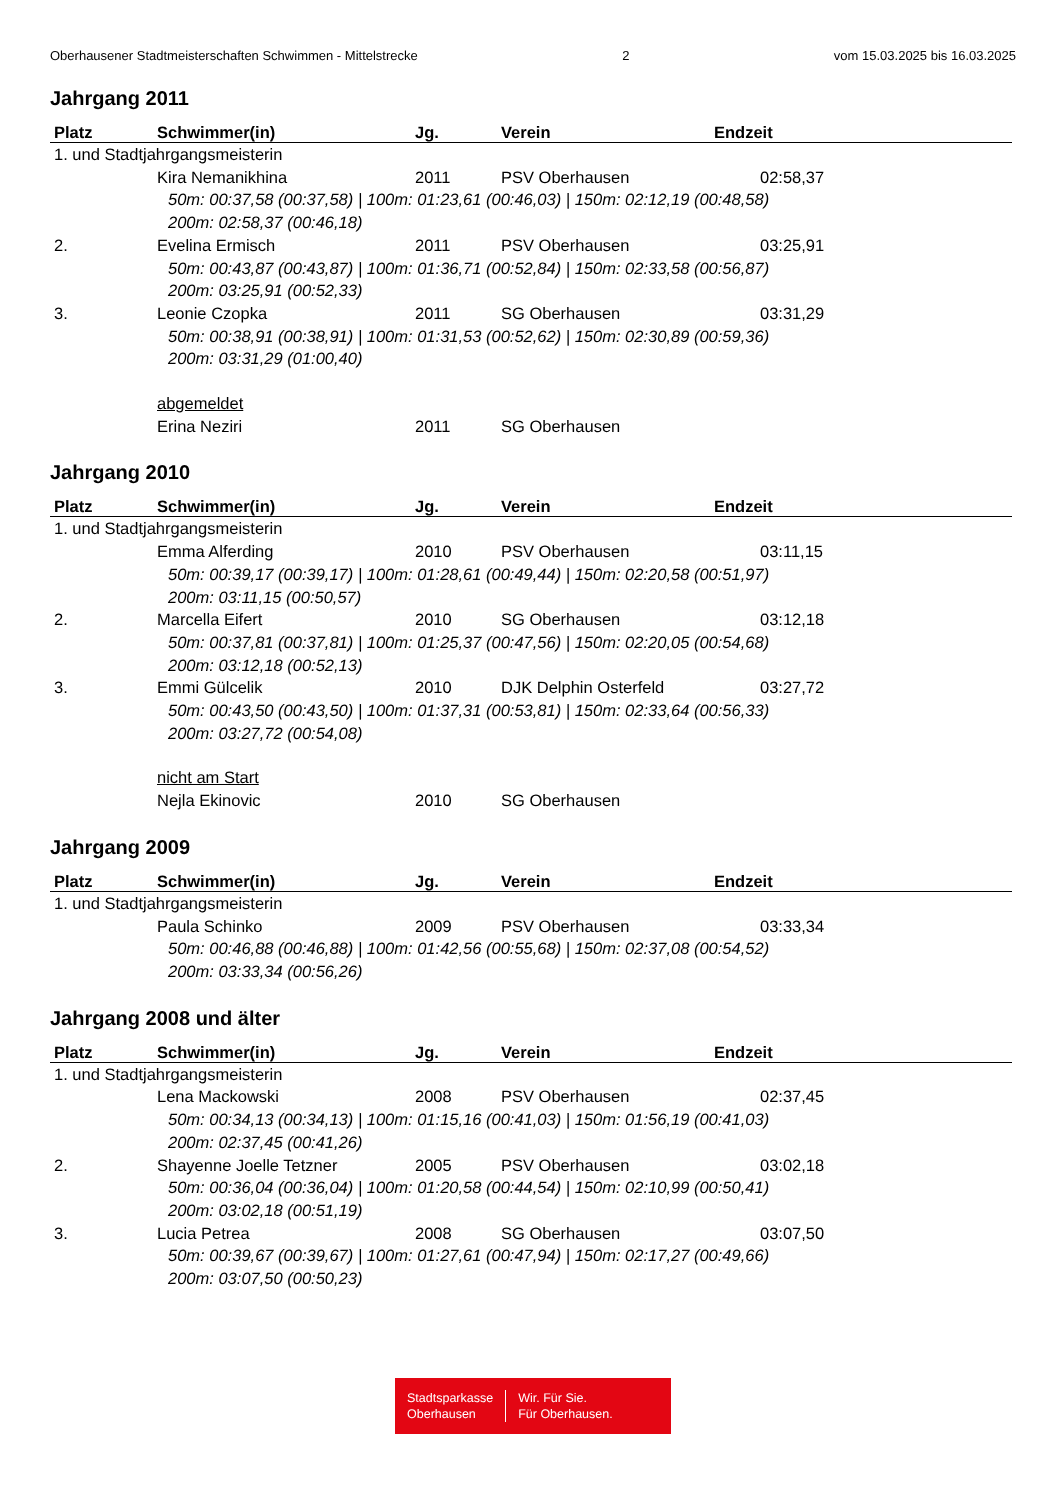Oberhausener Stadtmeisterschaften Schwimmen - Mittelstrecke 2 vom 15.03.2025 bis 16.03.2025
Jahrgang 2011
| Platz | Schwimmer(in) | Jg. | Verein | Endzeit |
| --- | --- | --- | --- | --- |
| 1. und Stadtjahrgangsmeisterin | | | | |
| | Kira Nemanikhina | 2011 | PSV Oberhausen | 02:58,37 |
| | 50m: 00:37,58 (00:37,58) / 100m: 01:23,61 (00:46,03) / 150m: 02:12,19 (00:48,58) 200m: 02:58,37 (00:46,18) | | | |
| 2. | Evelina Ermisch | 2011 | PSV Oberhausen | 03:25,91 |
| | 50m: 00:43,87 (00:43,87) / 100m: 01:36,71 (00:52,84) / 150m: 02:33,58 (00:56,87) 200m: 03:25,91 (00:52,33) | | | |
| 3. | Leonie Czopka | 2011 | SG Oberhausen | 03:31,29 |
| | 50m: 00:38,91 (00:38,91) / 100m: 01:31,53 (00:52,62) / 150m: 02:30,89 (00:59,36) 200m: 03:31,29 (01:00,40) | | | |
| | abgemeldet | | | |
| | Erina Neziri | 2011 | SG Oberhausen | |
Jahrgang 2010
| Platz | Schwimmer(in) | Jg. | Verein | Endzeit |
| --- | --- | --- | --- | --- |
| 1. und Stadtjahrgangsmeisterin | | | | |
| | Emma Alferding | 2010 | PSV Oberhausen | 03:11,15 |
| | 50m: 00:39,17 (00:39,17) / 100m: 01:28,61 (00:49,44) / 150m: 02:20,58 (00:51,97) 200m: 03:11,15 (00:50,57) | | | |
| 2. | Marcella Eifert | 2010 | SG Oberhausen | 03:12,18 |
| | 50m: 00:37,81 (00:37,81) / 100m: 01:25,37 (00:47,56) / 150m: 02:20,05 (00:54,68) 200m: 03:12,18 (00:52,13) | | | |
| 3. | Emmi Gülcelik | 2010 | DJK Delphin Osterfeld | 03:27,72 |
| | 50m: 00:43,50 (00:43,50) / 100m: 01:37,31 (00:53,81) / 150m: 02:33,64 (00:56,33) 200m: 03:27,72 (00:54,08) | | | |
| | nicht am Start | | | |
| | Nejla Ekinovic | 2010 | SG Oberhausen | |
Jahrgang 2009
| Platz | Schwimmer(in) | Jg. | Verein | Endzeit |
| --- | --- | --- | --- | --- |
| 1. und Stadtjahrgangsmeisterin | | | | |
| | Paula Schinko | 2009 | PSV Oberhausen | 03:33,34 |
| | 50m: 00:46,88 (00:46,88) / 100m: 01:42,56 (00:55,68) / 150m: 02:37,08 (00:54,52) 200m: 03:33,34 (00:56,26) | | | |
Jahrgang 2008 und älter
| Platz | Schwimmer(in) | Jg. | Verein | Endzeit |
| --- | --- | --- | --- | --- |
| 1. und Stadtjahrgangsmeisterin | | | | |
| | Lena Mackowski | 2008 | PSV Oberhausen | 02:37,45 |
| | 50m: 00:34,13 (00:34,13) / 100m: 01:15,16 (00:41,03) / 150m: 01:56,19 (00:41,03) 200m: 02:37,45 (00:41,26) | | | |
| 2. | Shayenne Joelle Tetzner | 2005 | PSV Oberhausen | 03:02,18 |
| | 50m: 00:36,04 (00:36,04) / 100m: 01:20,58 (00:44,54) / 150m: 02:10,99 (00:50,41) 200m: 03:02,18 (00:51,19) | | | |
| 3. | Lucia Petrea | 2008 | SG Oberhausen | 03:07,50 |
| | 50m: 00:39,67 (00:39,67) / 100m: 01:27,61 (00:47,94) / 150m: 02:17,27 (00:49,66) 200m: 03:07,50 (00:50,23) | | | |
Stadtsparkasse
Oberhausen
Wir. Für Sie.
Für Oberhausen.